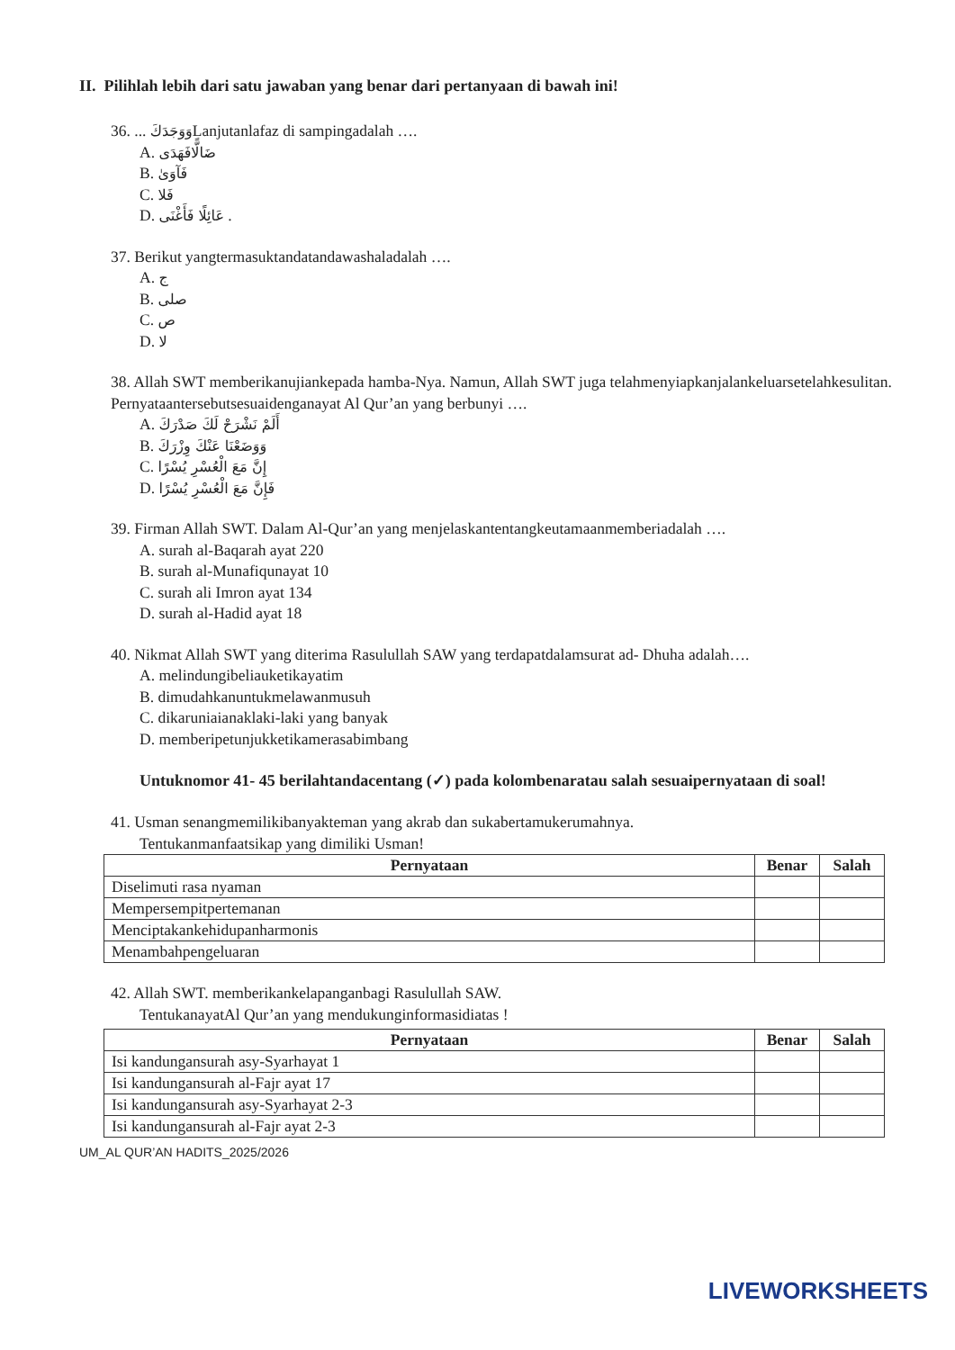II. Pilihlah lebih dari satu jawaban yang benar dari pertanyaan di bawah ini!
36. ... وَوَجَدَكَLanjutanlafaz di sampingadalah ….
A. ضَالًّافَهَدَى
B. فَآوَىٰ
C. فَلا
D. عَائِلًا فَأَغْنَى .
37. Berikut yangtermasuktandatandawashaladalah ….
A. ج
B. صلى
C. ص
D. لا
38. Allah SWT memberikanujiankepada hamba-Nya. Namun, Allah SWT juga telahmenyiapkanjalankeluarsetelahkesulitan. Pernyataantersebutsesuaidenganayat Al Qur’an yang berbunyi ….
A. أَلَمْ نَشْرَحْ لَكَ صَدْرَكَ
B. وَوَضَعْنَا عَنْكَ وِزْرَكَ
C. إِنَّ مَعَ الْعُسْرِ يُسْرًا
D. فَإِنَّ مَعَ الْعُسْرِ يُسْرًا
39. Firman Allah SWT. Dalam Al-Qur’an yang menjelaskantentangkeutamaanmemberiadalah ….
A. surah al-Baqarah ayat 220
B. surah al-Munafiqunayat 10
C. surah ali Imron ayat 134
D. surah al-Hadid ayat 18
40. Nikmat Allah SWT yang diterima Rasulullah SAW yang terdapatdalamsurat ad- Dhuha adalah….
A. melindungibeliauketikayatim
B. dimudahkanuntukmelawanmusuh
C. dikaruniaianaklaki-laki yang banyak
D. memberipetunjukketikamerasabimbang
Untuknomor 41- 45 berilahtandacentang (✓) pada kolombenaratau salah sesuaipernyataan di soal!
41. Usman senangmemilikibanyakteman yang akrab dan sukabertamukerumahnya.
Tentukanmanfaatsikap yang dimiliki Usman!
| Pernyataan | Benar | Salah |
| --- | --- | --- |
| Diselimuti rasa nyaman | | |
| Mempersempitpertemanan | | |
| Menciptakankehidupanharmonis | | |
| Menambahpengeluaran | | |
42. Allah SWT. memberikankelapanganbagi Rasulullah SAW.
TentukanayatAl Qur’an yang mendukunginformasidiatas !
| Pernyataan | Benar | Salah |
| --- | --- | --- |
| Isi kandungansurah asy-Syarhayat 1 | | |
| Isi kandungansurah al-Fajr ayat 17 | | |
| Isi kandungansurah asy-Syarhayat 2-3 | | |
| Isi kandungansurah al-Fajr ayat 2-3 | | |
UM_AL QUR’AN HADITS_2025/2026
LIVEWORKSHEETS